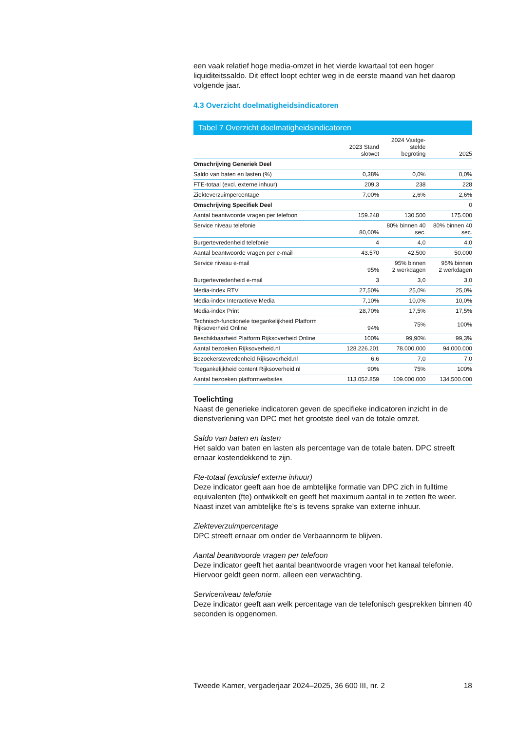een vaak relatief hoge media-omzet in het vierde kwartaal tot een hoger liquiditeitssaldo. Dit effect loopt echter weg in de eerste maand van het daarop volgende jaar.
4.3 Overzicht doelmatigheidsindicatoren
Tabel 7 Overzicht doelmatigheidsindicatoren
| | 2023 Stand slotwet | 2024 Vastge- stelde begroting | 2025 |
| --- | --- | --- | --- |
| Omschrijving Generiek Deel | | | |
| Saldo van baten en lasten (%) | 0,38% | 0,0% | 0,0% |
| FTE-totaal (excl. externe inhuur) | 209,3 | 238 | 228 |
| Ziekteverzuimpercentage | 7,00% | 2,6% | 2,6% |
| Omschrijving Specifiek Deel | | | 0 |
| Aantal beantwoorde vragen per telefoon | 159.248 | 130.500 | 175.000 |
| Service niveau telefonie | 80,00% | 80% binnen 40 sec. | 80% binnen 40 sec. |
| Burgertevredenheid telefonie | 4 | 4,0 | 4,0 |
| Aantal beantwoorde vragen per e-mail | 43.570 | 42.500 | 50.000 |
| Service niveau e-mail | 95% | 95% binnen 2 werkdagen | 95% binnen 2 werkdagen |
| Burgertevredenheid e-mail | 3 | 3,0 | 3,0 |
| Media-index RTV | 27,50% | 25,0% | 25,0% |
| Media-index Interactieve Media | 7,10% | 10,0% | 10,0% |
| Media-index Print | 28,70% | 17,5% | 17,5% |
| Technisch-functionele toegankelijkheid Platform Rijksoverheid Online | 94% | 75% | 100% |
| Beschikbaarheid Platform Rijksoverheid Online | 100% | 99,90% | 99,3% |
| Aantal bezoeken Rijksoverheid.nl | 128.226.201 | 78.000.000 | 94.000.000 |
| Bezoekerstevredenheid Rijksoverheid.nl | 6,6 | 7,0 | 7.0 |
| Toegankelijkheid content Rijksoverheid.nl | 90% | 75% | 100% |
| Aantal bezoeken platformwebsites | 113.052.859 | 109.000.000 | 134.500.000 |
Toelichting
Naast de generieke indicatoren geven de specifieke indicatoren inzicht in de dienstverlening van DPC met het grootste deel van de totale omzet.
Saldo van baten en lasten
Het saldo van baten en lasten als percentage van de totale baten. DPC streeft ernaar kostendekkend te zijn.
Fte-totaal (exclusief externe inhuur)
Deze indicator geeft aan hoe de ambtelijke formatie van DPC zich in fulltime equivalenten (fte) ontwikkelt en geeft het maximum aantal in te zetten fte weer. Naast inzet van ambtelijke fte’s is tevens sprake van externe inhuur.
Ziekteverzuimpercentage
DPC streeft ernaar om onder de Verbaannorm te blijven.
Aantal beantwoorde vragen per telefoon
Deze indicator geeft het aantal beantwoorde vragen voor het kanaal telefonie. Hiervoor geldt geen norm, alleen een verwachting.
Serviceniveau telefonie
Deze indicator geeft aan welk percentage van de telefonisch gesprekken binnen 40 seconden is opgenomen.
Tweede Kamer, vergaderjaar 2024–2025, 36 600 III, nr. 2 18